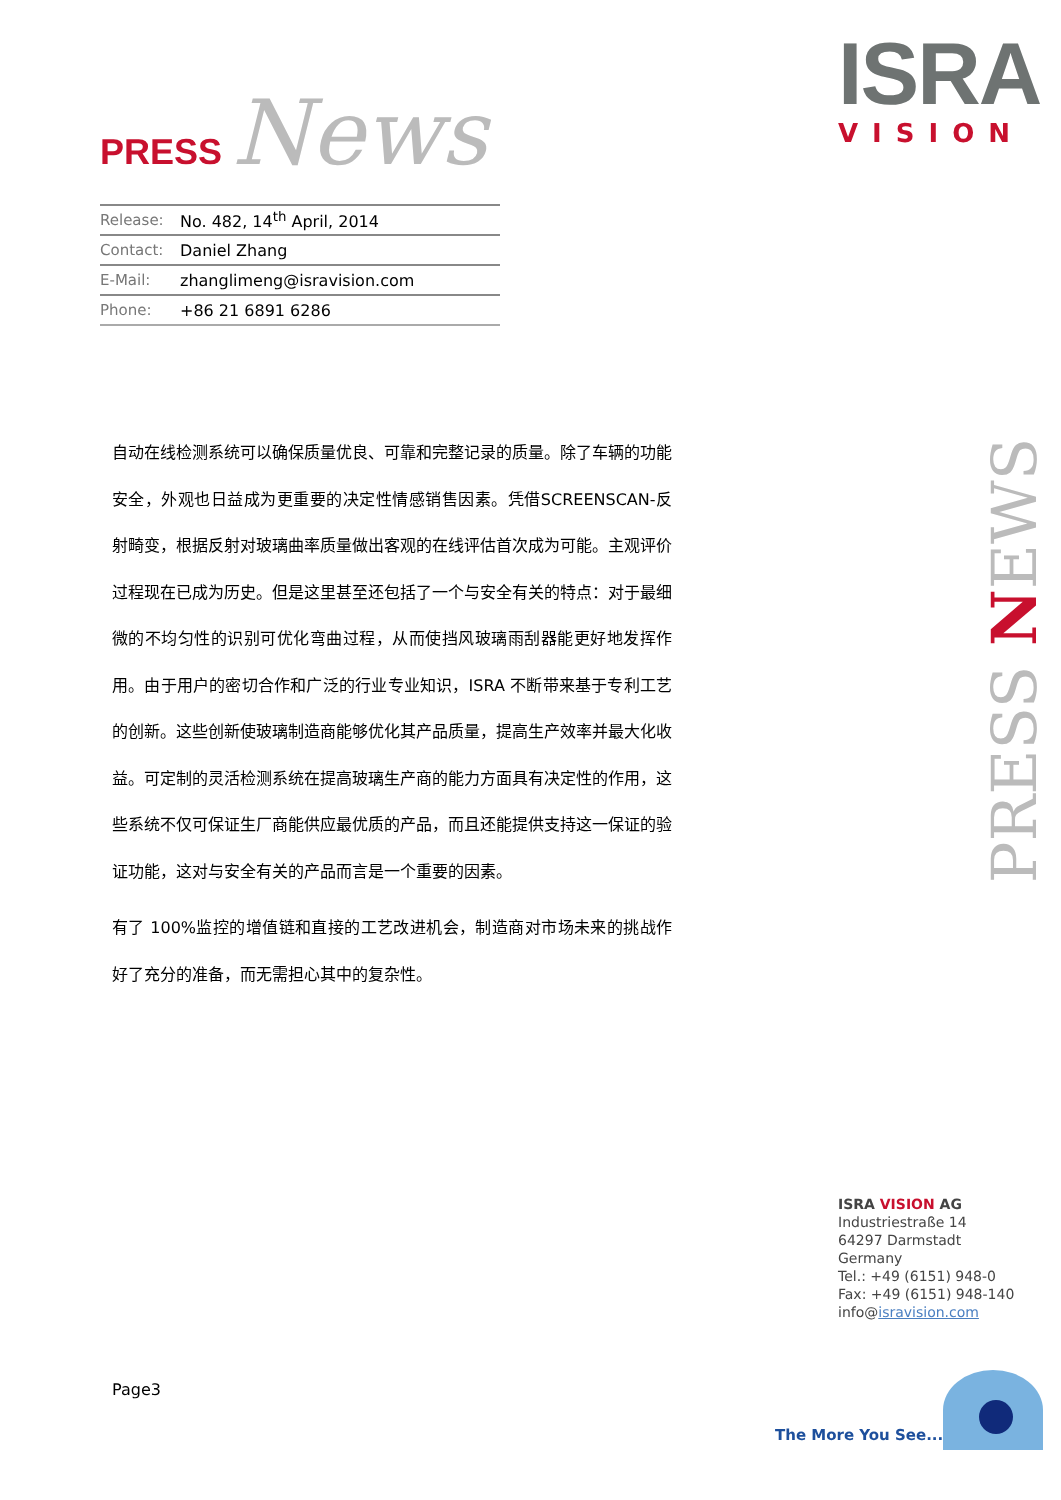PRESS News
| Release: | No. 482, 14<sup>th</sup> April, 2014 |
| Contact: | Daniel Zhang |
| E-Mail: | zhanglimeng@isravision.com |
| Phone: | +86 21 6891 6286 |
ISRA
VISION
自动在线检测系统可以确保质量优良、可靠和完整记录的质量。除了车辆的功能安全，外观也日益成为更重要的决定性情感销售因素。凭借SCREENSCAN-反射畸变，根据反射对玻璃曲率质量做出客观的在线评估首次成为可能。主观评价过程现在已成为历史。但是这里甚至还包括了一个与安全有关的特点：对于最细微的不均匀性的识别可优化弯曲过程，从而使挡风玻璃雨刮器能更好地发挥作用。由于用户的密切合作和广泛的行业专业知识，ISRA 不断带来基于专利工艺的创新。这些创新使玻璃制造商能够优化其产品质量，提高生产效率并最大化收益。可定制的灵活检测系统在提高玻璃生产商的能力方面具有决定性的作用，这些系统不仅可保证生厂商能供应最优质的产品，而且还能提供支持这一保证的验证功能，这对与安全有关的产品而言是一个重要的因素。
有了 100%监控的增值链和直接的工艺改进机会，制造商对市场未来的挑战作好了充分的准备，而无需担心其中的复杂性。
PRESS NEWS
ISRA VISION AG
Industriestraße 14
64297 Darmstadt
Germany
Tel.: +49 (6151) 948-0
Fax: +49 (6151) 948-140
info@isravision.com
Page3
The More You See...